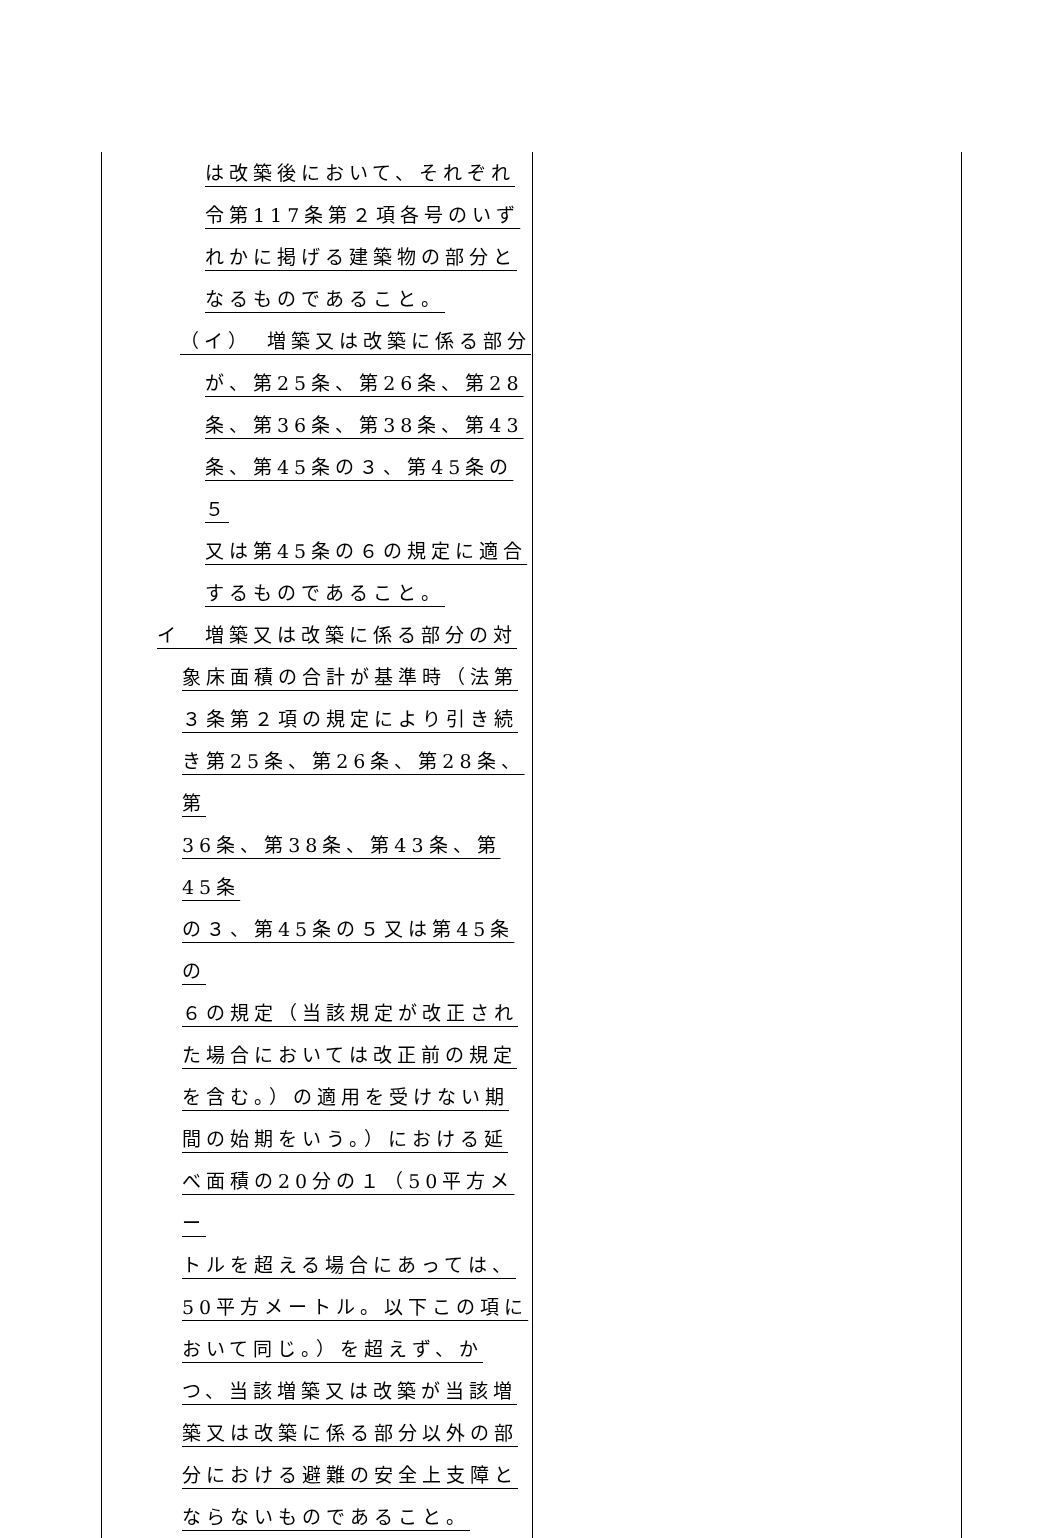| は改築後において、それぞれ 令第117条第２項各号のいず れかに掲げる建築物の部分と なるものであること。 （イ） 増築又は改築に係る部分 が、第25条、第26条、第28 条、第36条、第38条、第43 条、第45条の３、第45条の５ 又は第45条の６の規定に適合 するものであること。 イ 増築又は改築に係る部分の対 象床面積の合計が基準時（法第 ３条第２項の規定により引き続 き第25条、第26条、第28条、第 36条、第38条、第43条、第45条 の３、第45条の５又は第45条の ６の規定（当該規定が改正され た場合においては改正前の規定 を含む。）の適用を受けない期 間の始期をいう。）における延 べ面積の20分の１（50平方メー トルを超える場合にあっては、 50平方メートル。以下この項に おいて同じ。）を超えず、か つ、当該増築又は改築が当該増 築又は改築に係る部分以外の部 分における避難の安全上支障と ならないものであること。 | |